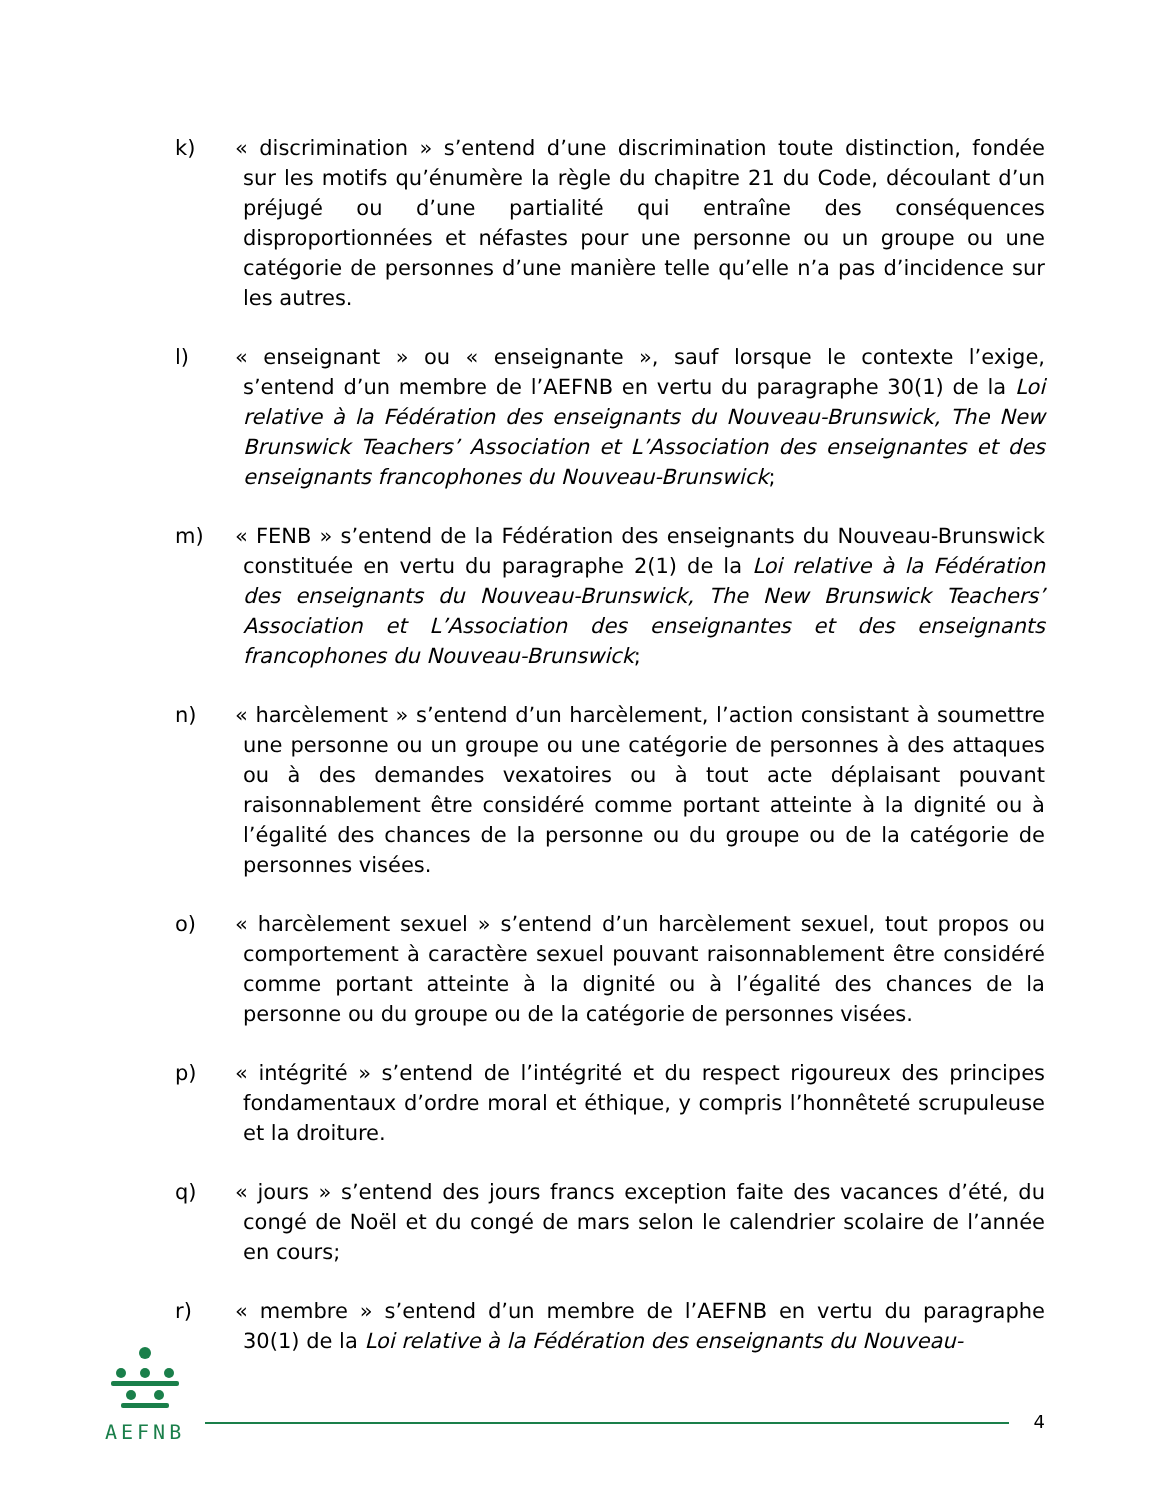k) « discrimination » s’entend d’une discrimination toute distinction, fondée sur les motifs qu’énumère la règle du chapitre 21 du Code, découlant d’un préjugé ou d’une partialité qui entraîne des conséquences disproportionnées et néfastes pour une personne ou un groupe ou une catégorie de personnes d’une manière telle qu’elle n’a pas d’incidence sur les autres.
l) « enseignant » ou « enseignante », sauf lorsque le contexte l’exige, s’entend d’un membre de l’AEFNB en vertu du paragraphe 30(1) de la Loi relative à la Fédération des enseignants du Nouveau-Brunswick, The New Brunswick Teachers’ Association et L’Association des enseignantes et des enseignants francophones du Nouveau-Brunswick;
m) « FENB » s’entend de la Fédération des enseignants du Nouveau-Brunswick constituée en vertu du paragraphe 2(1) de la Loi relative à la Fédération des enseignants du Nouveau-Brunswick, The New Brunswick Teachers’ Association et L’Association des enseignantes et des enseignants francophones du Nouveau-Brunswick;
n) « harcèlement » s’entend d’un harcèlement, l’action consistant à soumettre une personne ou un groupe ou une catégorie de personnes à des attaques ou à des demandes vexatoires ou à tout acte déplaisant pouvant raisonnablement être considéré comme portant atteinte à la dignité ou à l’égalité des chances de la personne ou du groupe ou de la catégorie de personnes visées.
o) « harcèlement sexuel » s’entend d’un harcèlement sexuel, tout propos ou comportement à caractère sexuel pouvant raisonnablement être considéré comme portant atteinte à la dignité ou à l’égalité des chances de la personne ou du groupe ou de la catégorie de personnes visées.
p) « intégrité » s’entend de l’intégrité et du respect rigoureux des principes fondamentaux d’ordre moral et éthique, y compris l’honnêteté scrupuleuse et la droiture.
q) « jours » s’entend des jours francs exception faite des vacances d’été, du congé de Noël et du congé de mars selon le calendrier scolaire de l’année en cours;
r) « membre » s’entend d’un membre de l’AEFNB en vertu du paragraphe 30(1) de la Loi relative à la Fédération des enseignants du Nouveau-
AEFNB
4